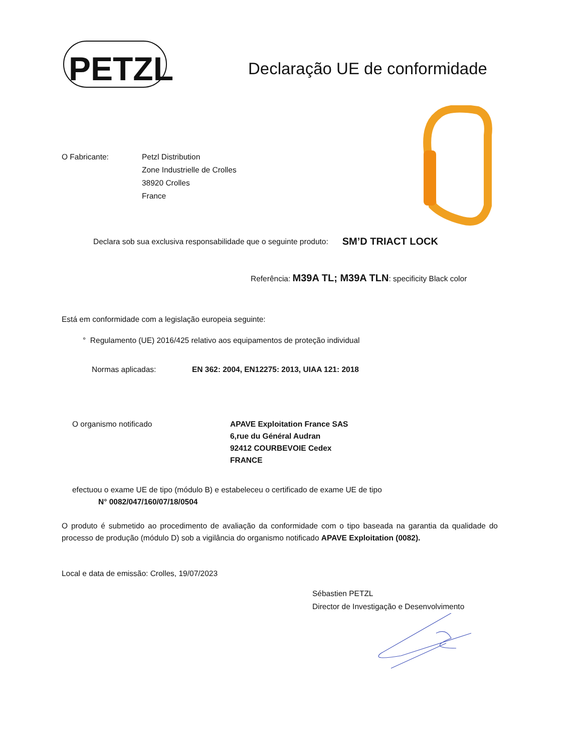PETZL
Declaração UE de conformidade
O Fabricante: Petzl Distribution
Zone Industrielle de Crolles
38920 Crolles
France
Declara sob sua exclusiva responsabilidade que o seguinte produto: SM’D TRIACT LOCK
Referência: M39A TL; M39A TLN: specificity Black color
Está em conformidade com a legislação europeia seguinte:
° Regulamento (UE) 2016/425 relativo aos equipamentos de proteção individual
Normas aplicadas: EN 362: 2004, EN12275: 2013, UIAA 121: 2018
O organismo notificado APAVE Exploitation France SAS
6,rue du Général Audran
92412 COURBEVOIE Cedex
FRANCE
efectuou o exame UE de tipo (módulo B) e estabeleceu o certificado de exame UE de tipo
N° 0082/047/160/07/18/0504
O produto é submetido ao procedimento de avaliação da conformidade com o tipo baseada na garantia da qualidade do processo de produção (módulo D) sob a vigilância do organismo notificado APAVE Exploitation (0082).
Local e data de emissão: Crolles, 19/07/2023
Sébastien PETZL
Director de Investigação e Desenvolvimento